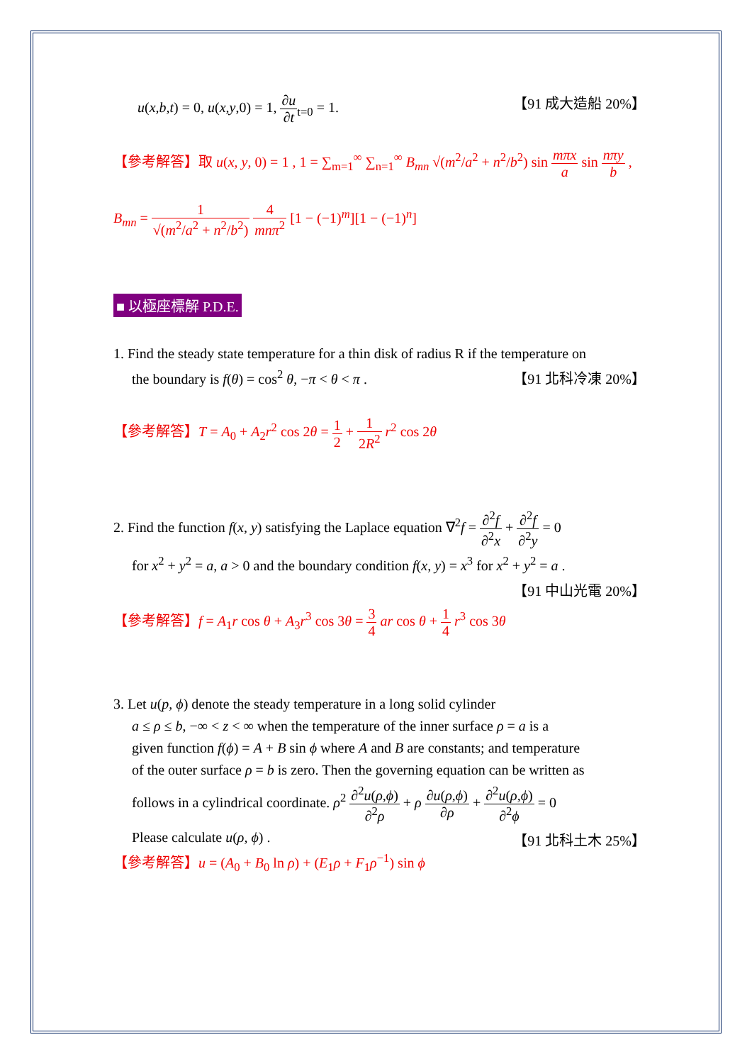u(x,b,t) = 0, u(x,y,0) = 1, ∂u ∂t<sub>t=0</sub> = 1. 【91 成大造船 20%】
【參考解答】取 u(x, y, 0) = 1 , 1 = ∑<sub>m=1</sub><sup>∞</sup> ∑<sub>n=1</sub><sup>∞</sup> B<sub>mn</sub> √(m<sup>2</sup>/a<sup>2</sup> + n<sup>2</sup>/b<sup>2</sup>) sin mπx a sin nπy b ,
B<sub>mn</sub> = 1 √(m<sup>2</sup>/a<sup>2</sup> + n<sup>2</sup>/b<sup>2</sup>) 4 mnπ<sup>2</sup> [1 − (−1)<sup>m</sup>][1 − (−1)<sup>n</sup>]
■ 以極座標解 P.D.E.
1. Find the steady state temperature for a thin disk of radius R if the temperature on
the boundary is f(θ) = cos<sup>2</sup> θ, −π < θ < π . 【91 北科冷凍 20%】
【參考解答】T = A<sub>0</sub> + A<sub>2</sub>r<sup>2</sup> cos 2θ = 1 2 + 1 2R<sup>2</sup> r<sup>2</sup> cos 2θ
2. Find the function f(x, y) satisfying the Laplace equation ∇<sup>2</sup>f = ∂<sup>2</sup>f ∂<sup>2</sup>x + ∂<sup>2</sup>f ∂<sup>2</sup>y = 0
for x<sup>2</sup> + y<sup>2</sup> = a, a > 0 and the boundary condition f(x, y) = x<sup>3</sup> for x<sup>2</sup> + y<sup>2</sup> = a .
【91 中山光電 20%】
【參考解答】f = A<sub>1</sub>r cos θ + A<sub>3</sub>r<sup>3</sup> cos 3θ = 3 4 ar cos θ + 1 4 r<sup>3</sup> cos 3θ
3. Let u(p, ϕ) denote the steady temperature in a long solid cylinder
a ≤ ρ ≤ b, −∞ < z < ∞ when the temperature of the inner surface ρ = a is a
given function f(ϕ) = A + B sin ϕ where A and B are constants; and temperature
of the outer surface ρ = b is zero. Then the governing equation can be written as
follows in a cylindrical coordinate. ρ<sup>2</sup> ∂<sup>2</sup>u(ρ,ϕ) ∂<sup>2</sup>ρ + ρ ∂u(ρ,ϕ) ∂ρ + ∂<sup>2</sup>u(ρ,ϕ) ∂<sup>2</sup>ϕ = 0
Please calculate u(ρ, ϕ) . 【91 北科土木 25%】
【參考解答】u = (A<sub>0</sub> + B<sub>0</sub> ln ρ) + (E<sub>1</sub>ρ + F<sub>1</sub>ρ<sup>−1</sup>) sin ϕ